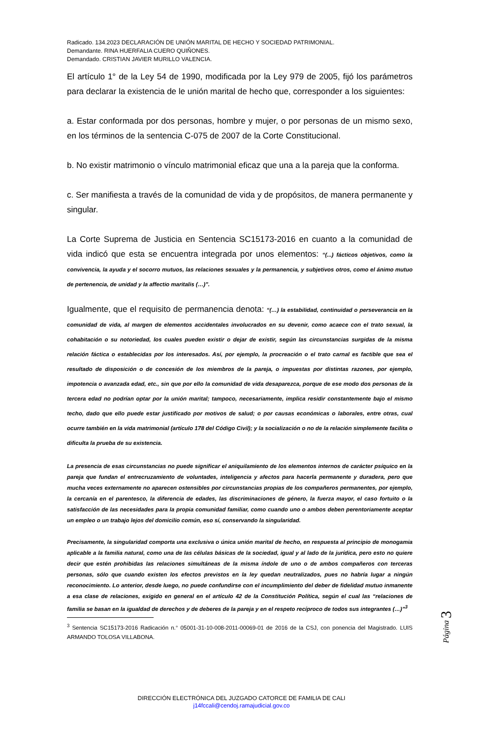Radicado. 134.2023 DECLARACIÓN DE UNIÓN MARITAL DE HECHO Y SOCIEDAD PATRIMONIAL.
Demandante. RINA HUERFALIA CUERO QUIÑONES.
Demandado. CRISTIAN JAVIER MURILLO VALENCIA.
El artículo 1° de la Ley 54 de 1990, modificada por la Ley 979 de 2005, fijó los parámetros para declarar la existencia de le unión marital de hecho que, corresponder a los siguientes:
a. Estar conformada por dos personas, hombre y mujer, o por personas de un mismo sexo, en los términos de la sentencia C-075 de 2007 de la Corte Constitucional.
b. No existir matrimonio o vínculo matrimonial eficaz que una a la pareja que la conforma.
c. Ser manifiesta a través de la comunidad de vida y de propósitos, de manera permanente y singular.
La Corte Suprema de Justicia en Sentencia SC15173-2016 en cuanto a la comunidad de vida indicó que esta se encuentra integrada por unos elementos: “(...) fácticos objetivos, como la convivencia, la ayuda y el socorro mutuos, las relaciones sexuales y la permanencia, y subjetivos otros, como el ánimo mutuo de pertenencia, de unidad y la affectio maritalis (…)”.
Igualmente, que el requisito de permanencia denota: “(…) la estabilidad, continuidad o perseverancia en la comunidad de vida, al margen de elementos accidentales involucrados en su devenir, como acaece con el trato sexual, la cohabitación o su notoriedad, los cuales pueden existir o dejar de existir, según las circunstancias surgidas de la misma relación fáctica o establecidas por los interesados. Así, por ejemplo, la procreación o el trato carnal es factible que sea el resultado de disposición o de concesión de los miembros de la pareja, o impuestas por distintas razones, por ejemplo, impotencia o avanzada edad, etc., sin que por ello la comunidad de vida desaparezca, porque de ese modo dos personas de la tercera edad no podrían optar por la unión marital; tampoco, necesariamente, implica residir constantemente bajo el mismo techo, dado que ello puede estar justificado por motivos de salud; o por causas económicas o laborales, entre otras, cual ocurre también en la vida matrimonial (artículo 178 del Código Civil); y la socialización o no de la relación simplemente facilita o dificulta la prueba de su existencia.
La presencia de esas circunstancias no puede significar el aniquilamiento de los elementos internos de carácter psíquico en la pareja que fundan el entrecruzamiento de voluntades, inteligencia y afectos para hacerla permanente y duradera, pero que mucha veces externamente no aparecen ostensibles por circunstancias propias de los compañeros permanentes, por ejemplo, la cercanía en el parentesco, la diferencia de edades, las discriminaciones de género, la fuerza mayor, el caso fortuito o la satisfacción de las necesidades para la propia comunidad familiar, como cuando uno o ambos deben perentoriamente aceptar un empleo o un trabajo lejos del domicilio común, eso sí, conservando la singularidad.
Precisamente, la singularidad comporta una exclusiva o única unión marital de hecho, en respuesta al principio de monogamia aplicable a la familia natural, como una de las células básicas de la sociedad, igual y al lado de la jurídica, pero esto no quiere decir que estén prohibidas las relaciones simultáneas de la misma índole de uno o de ambos compañeros con terceras personas, sólo que cuando existen los efectos previstos en la ley quedan neutralizados, pues no habría lugar a ningún reconocimiento. Lo anterior, desde luego, no puede confundirse con el incumplimiento del deber de fidelidad mutuo inmanente a esa clase de relaciones, exigido en general en el artículo 42 de la Constitución Política, según el cual las “relaciones de familia se basan en la igualdad de derechos y de deberes de la pareja y en el respeto recíproco de todos sus integrantes (…)”<sup>3</sup>
<sup>3</sup> Sentencia SC15173-2016 Radicación n.° 05001-31-10-008-2011-00069-01 de 2016 de la CSJ, con ponencia del Magistrado. LUIS ARMANDO TOLOSA VILLABONA.
Página 3
DIRECCIÓN ELECTRÓNICA DEL JUZGADO CATORCE DE FAMILIA DE CALI
j14fccali@cendoj.ramajudicial.gov.co